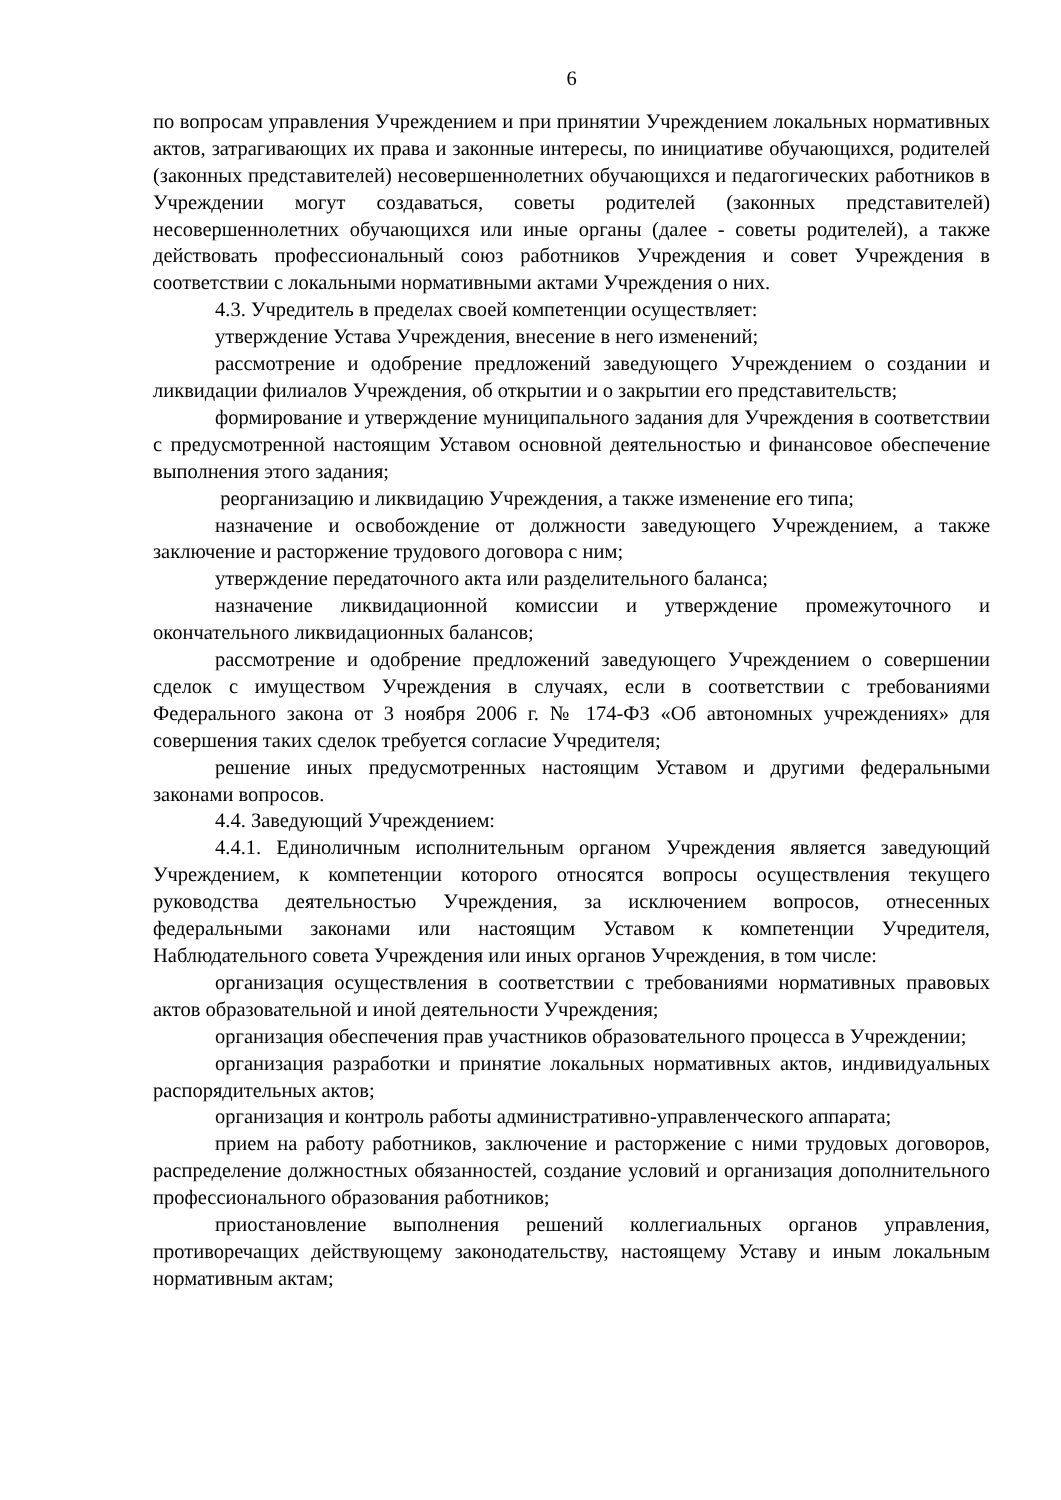6
по вопросам управления Учреждением и при принятии Учреждением локальных нормативных актов, затрагивающих их права и законные интересы, по инициативе обучающихся, родителей (законных представителей) несовершеннолетних обучающихся и педагогических работников в Учреждении могут создаваться, советы родителей (законных представителей) несовершеннолетних обучающихся или иные органы (далее - советы родителей), а также действовать профессиональный союз работников Учреждения и совет Учреждения в соответствии с локальными нормативными актами Учреждения о них.
4.3. Учредитель в пределах своей компетенции осуществляет:
утверждение Устава Учреждения, внесение в него изменений;
рассмотрение и одобрение предложений заведующего Учреждением о создании и ликвидации филиалов Учреждения, об открытии и о закрытии его представительств;
формирование и утверждение муниципального задания для Учреждения в соответствии с предусмотренной настоящим Уставом основной деятельностью и финансовое обеспечение выполнения этого задания;
реорганизацию и ликвидацию Учреждения, а также изменение его типа;
назначение и освобождение от должности заведующего Учреждением, а также заключение и расторжение трудового договора с ним;
утверждение передаточного акта или разделительного баланса;
назначение ликвидационной комиссии и утверждение промежуточного и окончательного ликвидационных балансов;
рассмотрение и одобрение предложений заведующего Учреждением о совершении сделок с имуществом Учреждения в случаях, если в соответствии с требованиями Федерального закона от 3 ноября 2006 г. № 174-ФЗ «Об автономных учреждениях» для совершения таких сделок требуется согласие Учредителя;
решение иных предусмотренных настоящим Уставом и другими федеральными законами вопросов.
4.4. Заведующий Учреждением:
4.4.1. Единоличным исполнительным органом Учреждения является заведующий Учреждением, к компетенции которого относятся вопросы осуществления текущего руководства деятельностью Учреждения, за исключением вопросов, отнесенных федеральными законами или настоящим Уставом к компетенции Учредителя, Наблюдательного совета Учреждения или иных органов Учреждения, в том числе:
организация осуществления в соответствии с требованиями нормативных правовых актов образовательной и иной деятельности Учреждения;
организация обеспечения прав участников образовательного процесса в Учреждении;
организация разработки и принятие локальных нормативных актов, индивидуальных распорядительных актов;
организация и контроль работы административно-управленческого аппарата;
прием на работу работников, заключение и расторжение с ними трудовых договоров, распределение должностных обязанностей, создание условий и организация дополнительного профессионального образования работников;
приостановление выполнения решений коллегиальных органов управления, противоречащих действующему законодательству, настоящему Уставу и иным локальным нормативным актам;